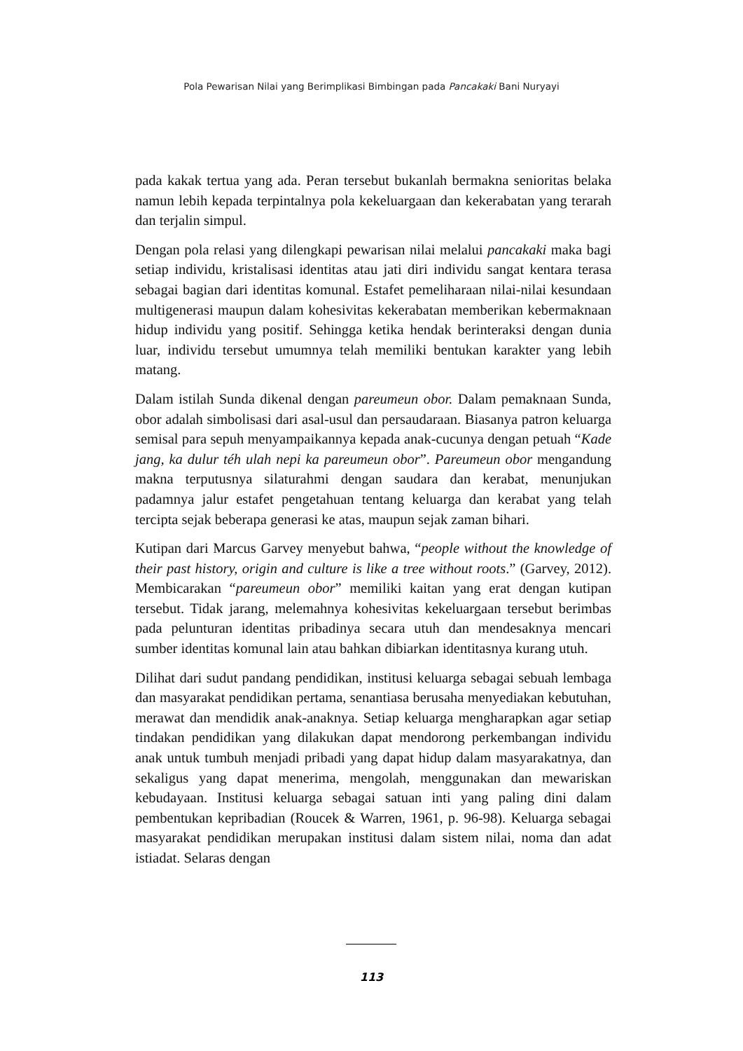Pola Pewarisan Nilai yang Berimplikasi Bimbingan pada Pancakaki Bani Nuryayi
pada kakak tertua yang ada. Peran tersebut bukanlah bermakna senioritas belaka namun lebih kepada terpintalnya pola kekeluargaan dan kekerabatan yang terarah dan terjalin simpul.
Dengan pola relasi yang dilengkapi pewarisan nilai melalui pancakaki maka bagi setiap individu, kristalisasi identitas atau jati diri individu sangat kentara terasa sebagai bagian dari identitas komunal. Estafet pemeliharaan nilai-nilai kesundaan multigenerasi maupun dalam kohesivitas kekerabatan memberikan kebermaknaan hidup individu yang positif. Sehingga ketika hendak berinteraksi dengan dunia luar, individu tersebut umumnya telah memiliki bentukan karakter yang lebih matang.
Dalam istilah Sunda dikenal dengan pareumeun obor. Dalam pemaknaan Sunda, obor adalah simbolisasi dari asal-usul dan persaudaraan. Biasanya patron keluarga semisal para sepuh menyampaikannya kepada anak-cucunya dengan petuah “Kade jang, ka dulur téh ulah nepi ka pareumeun obor”. Pareumeun obor mengandung makna terputusnya silaturahmi dengan saudara dan kerabat, menunjukan padamnya jalur estafet pengetahuan tentang keluarga dan kerabat yang telah tercipta sejak beberapa generasi ke atas, maupun sejak zaman bihari.
Kutipan dari Marcus Garvey menyebut bahwa, “people without the knowledge of their past history, origin and culture is like a tree without roots.” (Garvey, 2012). Membicarakan “pareumeun obor” memiliki kaitan yang erat dengan kutipan tersebut. Tidak jarang, melemahnya kohesivitas kekeluargaan tersebut berimbas pada pelunturan identitas pribadinya secara utuh dan mendesaknya mencari sumber identitas komunal lain atau bahkan dibiarkan identitasnya kurang utuh.
Dilihat dari sudut pandang pendidikan, institusi keluarga sebagai sebuah lembaga dan masyarakat pendidikan pertama, senantiasa berusaha menyediakan kebutuhan, merawat dan mendidik anak-anaknya. Setiap keluarga mengharapkan agar setiap tindakan pendidikan yang dilakukan dapat mendorong perkembangan individu anak untuk tumbuh menjadi pribadi yang dapat hidup dalam masyarakatnya, dan sekaligus yang dapat menerima, mengolah, menggunakan dan mewariskan kebudayaan. Institusi keluarga sebagai satuan inti yang paling dini dalam pembentukan kepribadian (Roucek & Warren, 1961, p. 96-98). Keluarga sebagai masyarakat pendidikan merupakan institusi dalam sistem nilai, noma dan adat istiadat. Selaras dengan
113